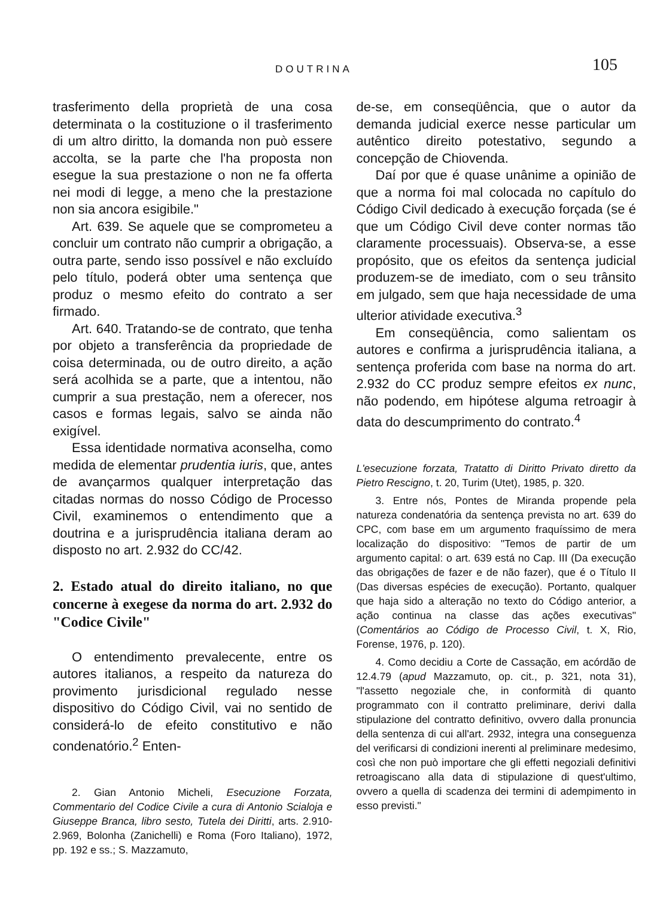DOUTRINA 105
trasferimento della proprietà de una cosa determinata o la costituzione o il trasferimento di um altro diritto, la domanda non può essere accolta, se la parte che l'ha proposta non esegue la sua prestazione o non ne fa offerta nei modi di legge, a meno che la prestazione non sia ancora esigibile."
Art. 639. Se aquele que se comprometeu a concluir um contrato não cumprir a obrigação, a outra parte, sendo isso possível e não excluído pelo título, poderá obter uma sentença que produz o mesmo efeito do contrato a ser firmado.
Art. 640. Tratando-se de contrato, que tenha por objeto a transferência da propriedade de coisa determinada, ou de outro direito, a ação será acolhida se a parte, que a intentou, não cumprir a sua prestação, nem a oferecer, nos casos e formas legais, salvo se ainda não exigível.
Essa identidade normativa aconselha, como medida de elementar prudentia iuris, que, antes de avançarmos qualquer interpretação das citadas normas do nosso Código de Processo Civil, examinemos o entendimento que a doutrina e a jurisprudência italiana deram ao disposto no art. 2.932 do CC/42.
2. Estado atual do direito italiano, no que concerne à exegese da norma do art. 2.932 do "Codice Civile"
O entendimento prevalecente, entre os autores italianos, a respeito da natureza do provimento jurisdicional regulado nesse dispositivo do Código Civil, vai no sentido de considerá-lo de efeito constitutivo e não condenatório.<sup>2</sup> Enten-
2. Gian Antonio Micheli, Esecuzione Forzata, Commentario del Codice Civile a cura di Antonio Scialoja e Giuseppe Branca, libro sesto, Tutela dei Diritti, arts. 2.910-2.969, Bolonha (Zanichelli) e Roma (Foro Italiano), 1972, pp. 192 e ss.; S. Mazzamuto,
de-se, em conseqüência, que o autor da demanda judicial exerce nesse particular um autêntico direito potestativo, segundo a concepção de Chiovenda.
Daí por que é quase unânime a opinião de que a norma foi mal colocada no capítulo do Código Civil dedicado à execução forçada (se é que um Código Civil deve conter normas tão claramente processuais). Observa-se, a esse propósito, que os efeitos da sentença judicial produzem-se de imediato, com o seu trânsito em julgado, sem que haja necessidade de uma ulterior atividade executiva.<sup>3</sup>
Em conseqüência, como salientam os autores e confirma a jurisprudência italiana, a sentença proferida com base na norma do art. 2.932 do CC produz sempre efeitos ex nunc, não podendo, em hipótese alguma retroagir à data do descumprimento do contrato.<sup>4</sup>
L'esecuzione forzata, Tratatto di Diritto Privato diretto da Pietro Rescigno, t. 20, Turim (Utet), 1985, p. 320.
3. Entre nós, Pontes de Miranda propende pela natureza condenatória da sentença prevista no art. 639 do CPC, com base em um argumento fraquíssimo de mera localização do dispositivo: "Temos de partir de um argumento capital: o art. 639 está no Cap. III (Da execução das obrigações de fazer e de não fazer), que é o Título II (Das diversas espécies de execução). Portanto, qualquer que haja sido a alteração no texto do Código anterior, a ação continua na classe das ações executivas" (Comentários ao Código de Processo Civil, t. X, Rio, Forense, 1976, p. 120).
4. Como decidiu a Corte de Cassação, em acórdão de 12.4.79 (apud Mazzamuto, op. cit., p. 321, nota 31), "l'assetto negoziale che, in conformità di quanto programmato con il contratto preliminare, derivi dalla stipulazione del contratto definitivo, ovvero dalla pronuncia della sentenza di cui all'art. 2932, integra una conseguenza del verificarsi di condizioni inerenti al preliminare medesimo, così che non può importare che gli effetti negoziali definitivi retroagiscano alla data di stipulazione di quest'ultimo, ovvero a quella di scadenza dei termini di adempimento in esso previsti."